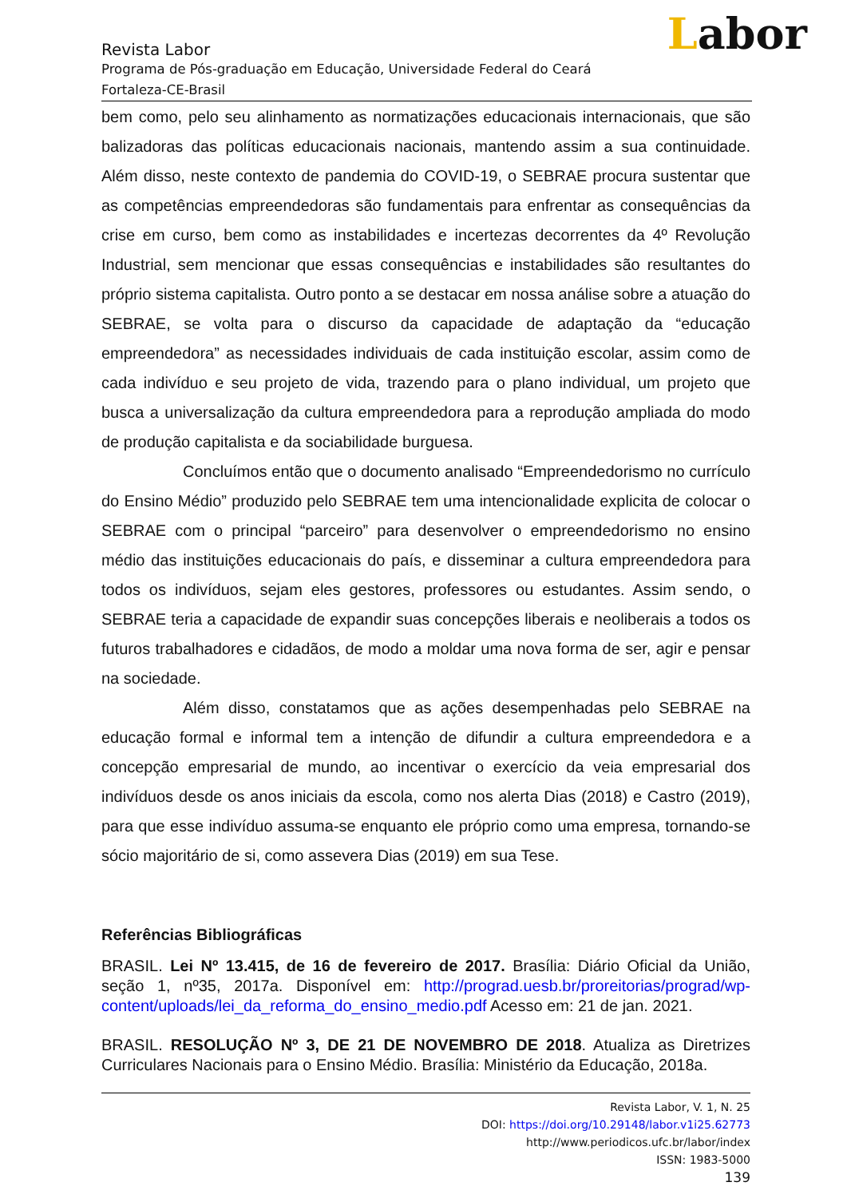Labor
Revista Labor
Programa de Pós-graduação em Educação, Universidade Federal do Ceará
Fortaleza-CE-Brasil
bem como, pelo seu alinhamento as normatizações educacionais internacionais, que são balizadoras das políticas educacionais nacionais, mantendo assim a sua continuidade. Além disso, neste contexto de pandemia do COVID-19, o SEBRAE procura sustentar que as competências empreendedoras são fundamentais para enfrentar as consequências da crise em curso, bem como as instabilidades e incertezas decorrentes da 4º Revolução Industrial, sem mencionar que essas consequências e instabilidades são resultantes do próprio sistema capitalista. Outro ponto a se destacar em nossa análise sobre a atuação do SEBRAE, se volta para o discurso da capacidade de adaptação da “educação empreendedora” as necessidades individuais de cada instituição escolar, assim como de cada indivíduo e seu projeto de vida, trazendo para o plano individual, um projeto que busca a universalização da cultura empreendedora para a reprodução ampliada do modo de produção capitalista e da sociabilidade burguesa.
Concluímos então que o documento analisado “Empreendedorismo no currículo do Ensino Médio” produzido pelo SEBRAE tem uma intencionalidade explicita de colocar o SEBRAE com o principal “parceiro” para desenvolver o empreendedorismo no ensino médio das instituições educacionais do país, e disseminar a cultura empreendedora para todos os indivíduos, sejam eles gestores, professores ou estudantes. Assim sendo, o SEBRAE teria a capacidade de expandir suas concepções liberais e neoliberais a todos os futuros trabalhadores e cidadãos, de modo a moldar uma nova forma de ser, agir e pensar na sociedade.
Além disso, constatamos que as ações desempenhadas pelo SEBRAE na educação formal e informal tem a intenção de difundir a cultura empreendedora e a concepção empresarial de mundo, ao incentivar o exercício da veia empresarial dos indivíduos desde os anos iniciais da escola, como nos alerta Dias (2018) e Castro (2019), para que esse indivíduo assuma-se enquanto ele próprio como uma empresa, tornando-se sócio majoritário de si, como assevera Dias (2019) em sua Tese.
Referências Bibliográficas
BRASIL. Lei Nº 13.415, de 16 de fevereiro de 2017. Brasília: Diário Oficial da União, seção 1, nº35, 2017a. Disponível em: http://prograd.uesb.br/proreitorias/prograd/wp-content/uploads/lei_da_reforma_do_ensino_medio.pdf Acesso em: 21 de jan. 2021.
BRASIL. RESOLUÇÃO Nº 3, DE 21 DE NOVEMBRO DE 2018. Atualiza as Diretrizes Curriculares Nacionais para o Ensino Médio. Brasília: Ministério da Educação, 2018a.
Revista Labor, V. 1, N. 25
DOI: https://doi.org/10.29148/labor.v1i25.62773
http://www.periodicos.ufc.br/labor/index
ISSN: 1983-5000
139